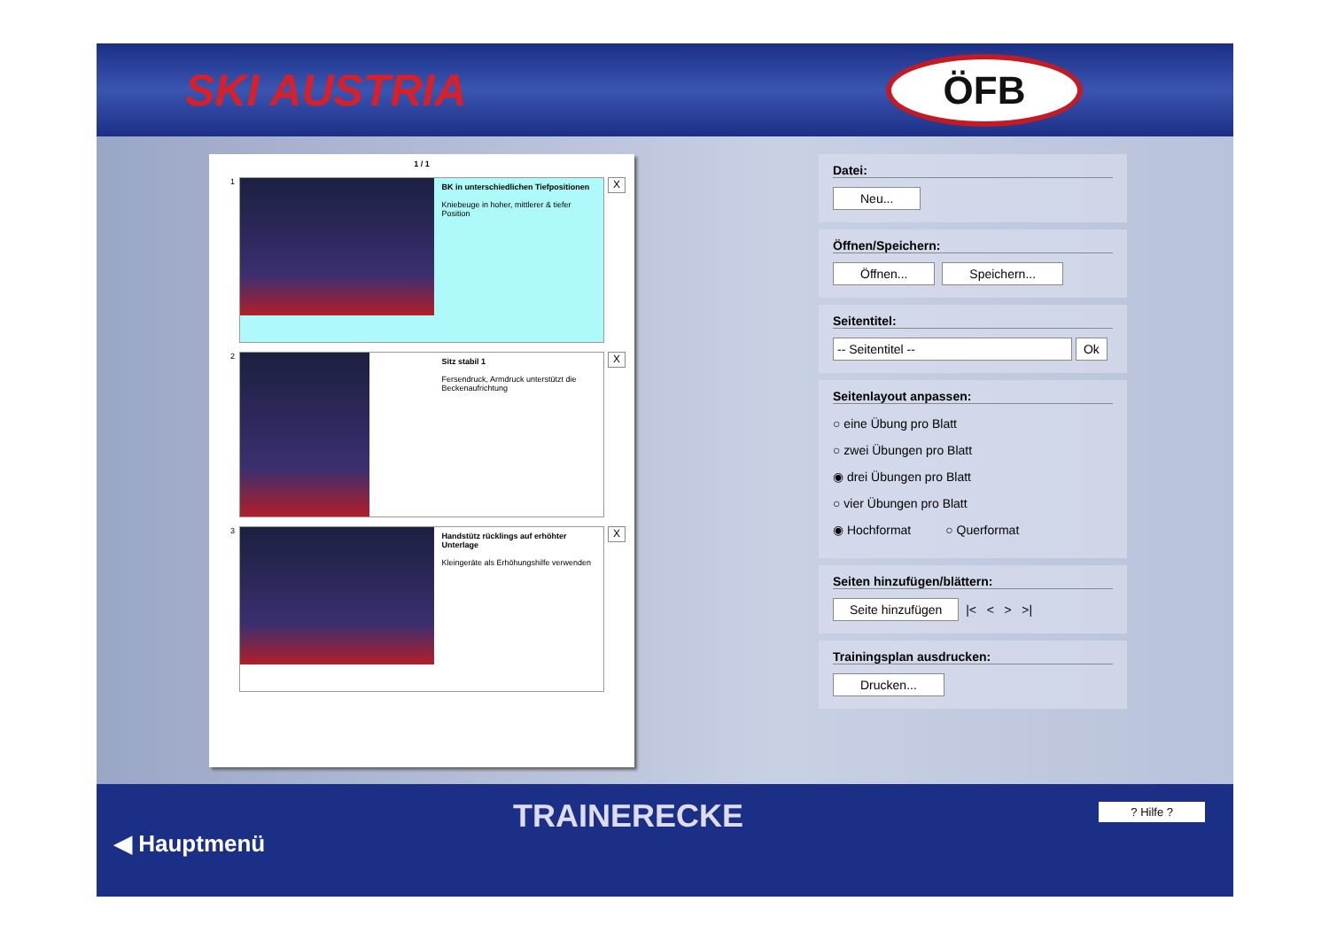SKI AUSTRIA
ÖFB
1 / 1
1
BK in unterschiedlichen Tiefpositionen
Kniebeuge in hoher, mittlerer & tiefer Position
X
2
Sitz stabil 1
Fersendruck, Armdruck unterstützt die Beckenaufrichtung
X
3
Handstütz rücklings auf erhöhter Unterlage
Kleingeräte als Erhöhungshilfe verwenden
X
Datei:
Neu...
Öffnen/Speichern:
Öffnen... Speichern...
Seitentitel:
-- Seitentitel -- Ok
Seitenlayout anpassen:
○ eine Übung pro Blatt
○ zwei Übungen pro Blatt
◉ drei Übungen pro Blatt
○ vier Übungen pro Blatt
◉ Hochformat ○ Querformat
Seiten hinzufügen/blättern:
Seite hinzufügen |< < > >|
Trainingsplan ausdrucken:
Drucken...
TRAINERECKE ? Hilfe ?
◀ Hauptmenü